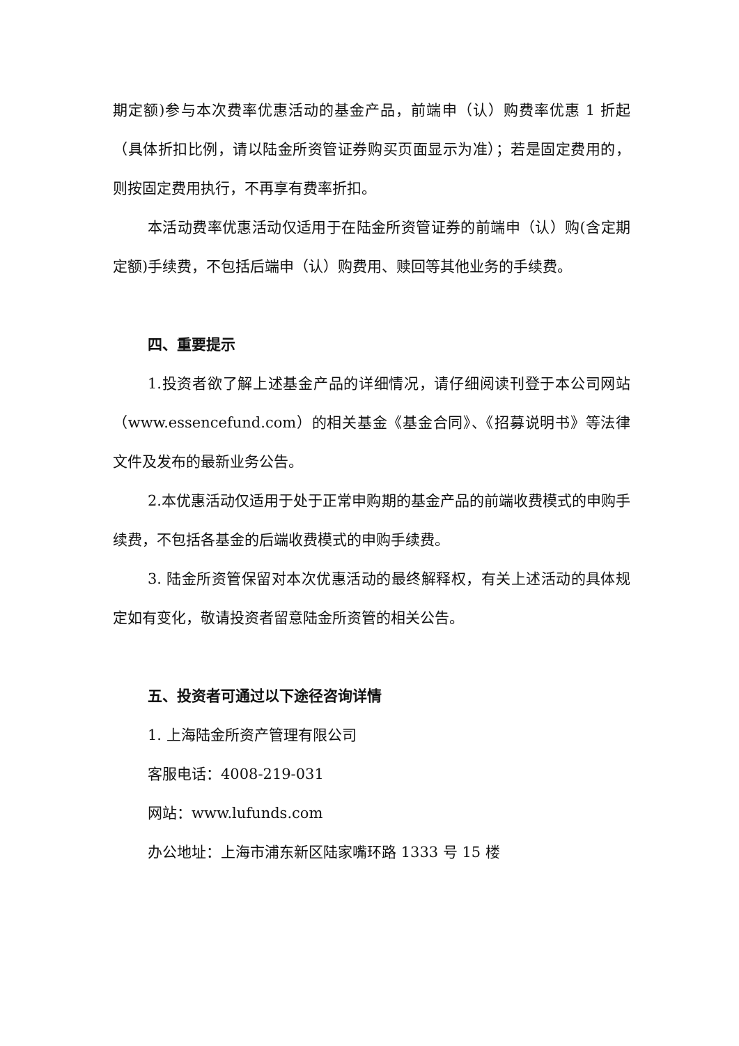期定额)参与本次费率优惠活动的基金产品，前端申（认）购费率优惠 1 折起（具体折扣比例，请以陆金所资管证券购买页面显示为准）；若是固定费用的，则按固定费用执行，不再享有费率折扣。
本活动费率优惠活动仅适用于在陆金所资管证券的前端申（认）购(含定期定额)手续费，不包括后端申（认）购费用、赎回等其他业务的手续费。
四、重要提示
1.投资者欲了解上述基金产品的详细情况，请仔细阅读刊登于本公司网站（www.essencefund.com）的相关基金《基金合同》、《招募说明书》等法律文件及发布的最新业务公告。
2.本优惠活动仅适用于处于正常申购期的基金产品的前端收费模式的申购手续费，不包括各基金的后端收费模式的申购手续费。
3. 陆金所资管保留对本次优惠活动的最终解释权，有关上述活动的具体规定如有变化，敬请投资者留意陆金所资管的相关公告。
五、投资者可通过以下途径咨询详情
1. 上海陆金所资产管理有限公司
客服电话：4008-219-031
网站：www.lufunds.com
办公地址：上海市浦东新区陆家嘴环路 1333 号 15 楼